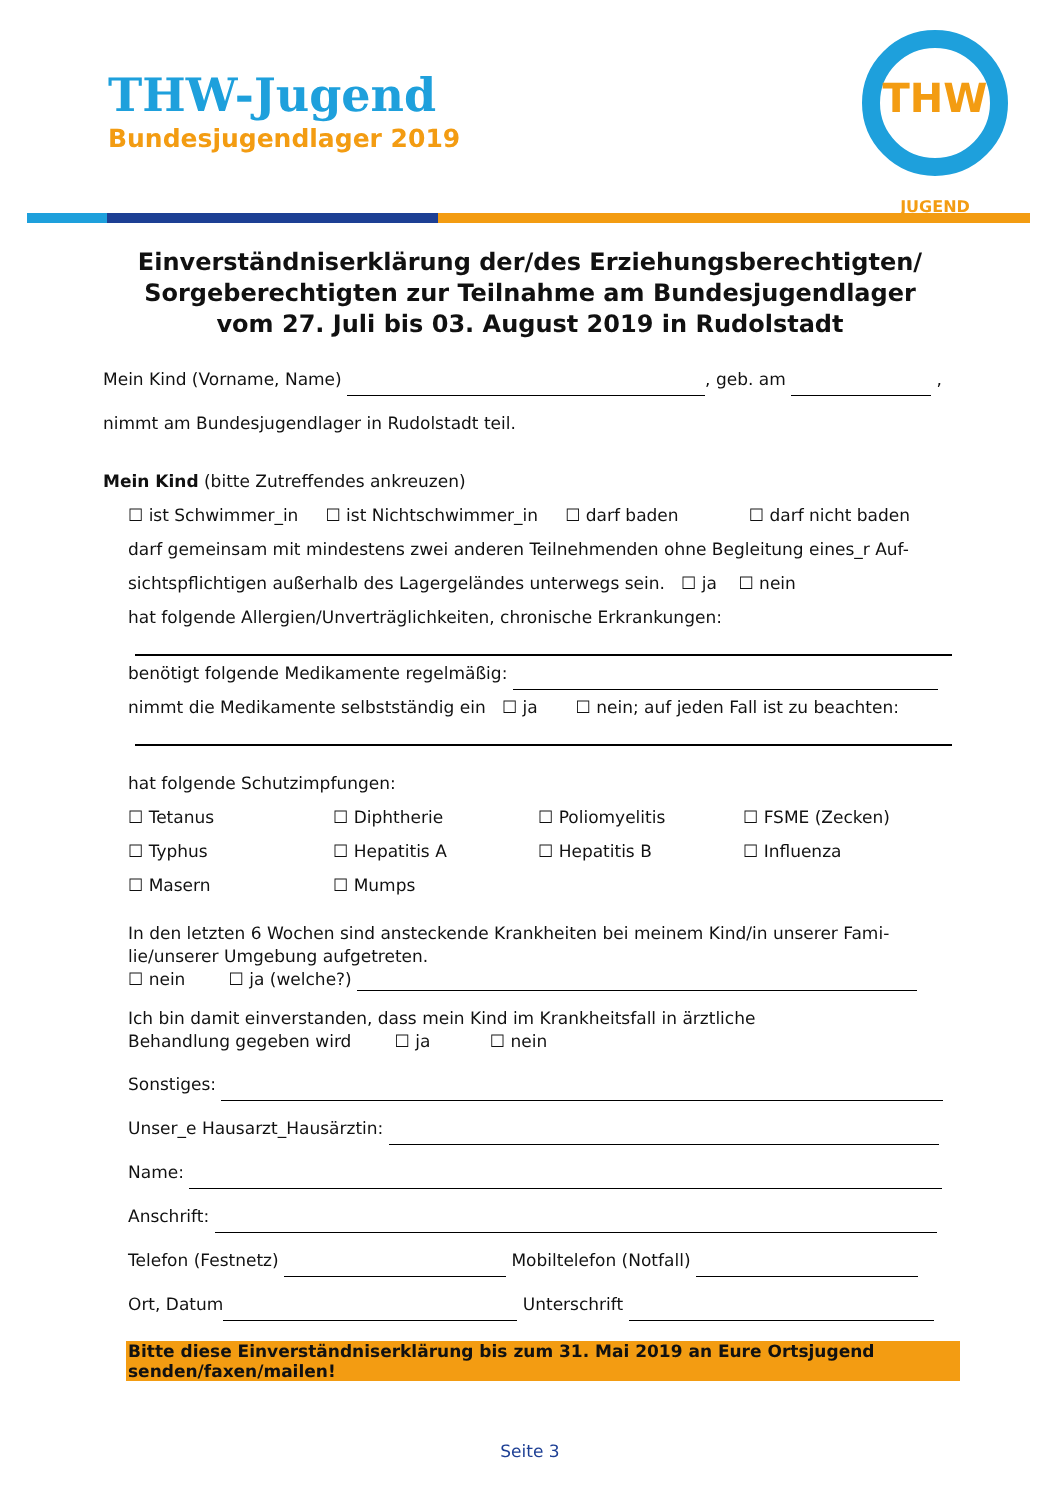THW-Jugend
Bundesjugendlager 2019
THW
JUGEND
Einverständniserklärung der/des Erziehungsberechtigten/
Sorgeberechtigten zur Teilnahme am Bundesjugendlager
vom 27. Juli bis 03. August 2019 in Rudolstadt
Mein Kind (Vorname, Name) , geb. am ,
nimmt am Bundesjugendlager in Rudolstadt teil.
Mein Kind (bitte Zutreffendes ankreuzen)
☐ ist Schwimmer_in ☐ ist Nichtschwimmer_in ☐ darf baden ☐ darf nicht baden
darf gemeinsam mit mindestens zwei anderen Teilnehmenden ohne Begleitung eines_r Auf-
sichtspflichtigen außerhalb des Lagergeländes unterwegs sein. ☐ ja ☐ nein
hat folgende Allergien/Unverträglichkeiten, chronische Erkrankungen:
benötigt folgende Medikamente regelmäßig:
nimmt die Medikamente selbstständig ein ☐ ja ☐ nein; auf jeden Fall ist zu beachten:
hat folgende Schutzimpfungen:
☐ Tetanus ☐ Diphtherie ☐ Poliomyelitis ☐ FSME (Zecken)
☐ Typhus ☐ Hepatitis A ☐ Hepatitis B ☐ Influenza
☐ Masern ☐ Mumps
In den letzten 6 Wochen sind ansteckende Krankheiten bei meinem Kind/in unserer Fami-lie/unserer Umgebung aufgetreten.
☐ nein ☐ ja (welche?)
Ich bin damit einverstanden, dass mein Kind im Krankheitsfall in ärztliche
Behandlung gegeben wird ☐ ja ☐ nein
Sonstiges:
Unser_e Hausarzt_Hausärztin:
Name:
Anschrift:
Telefon (Festnetz) Mobiltelefon (Notfall)
Ort, Datum Unterschrift
Bitte diese Einverständniserklärung bis zum 31. Mai 2019 an Eure Ortsjugend
senden/faxen/mailen!
Seite 3